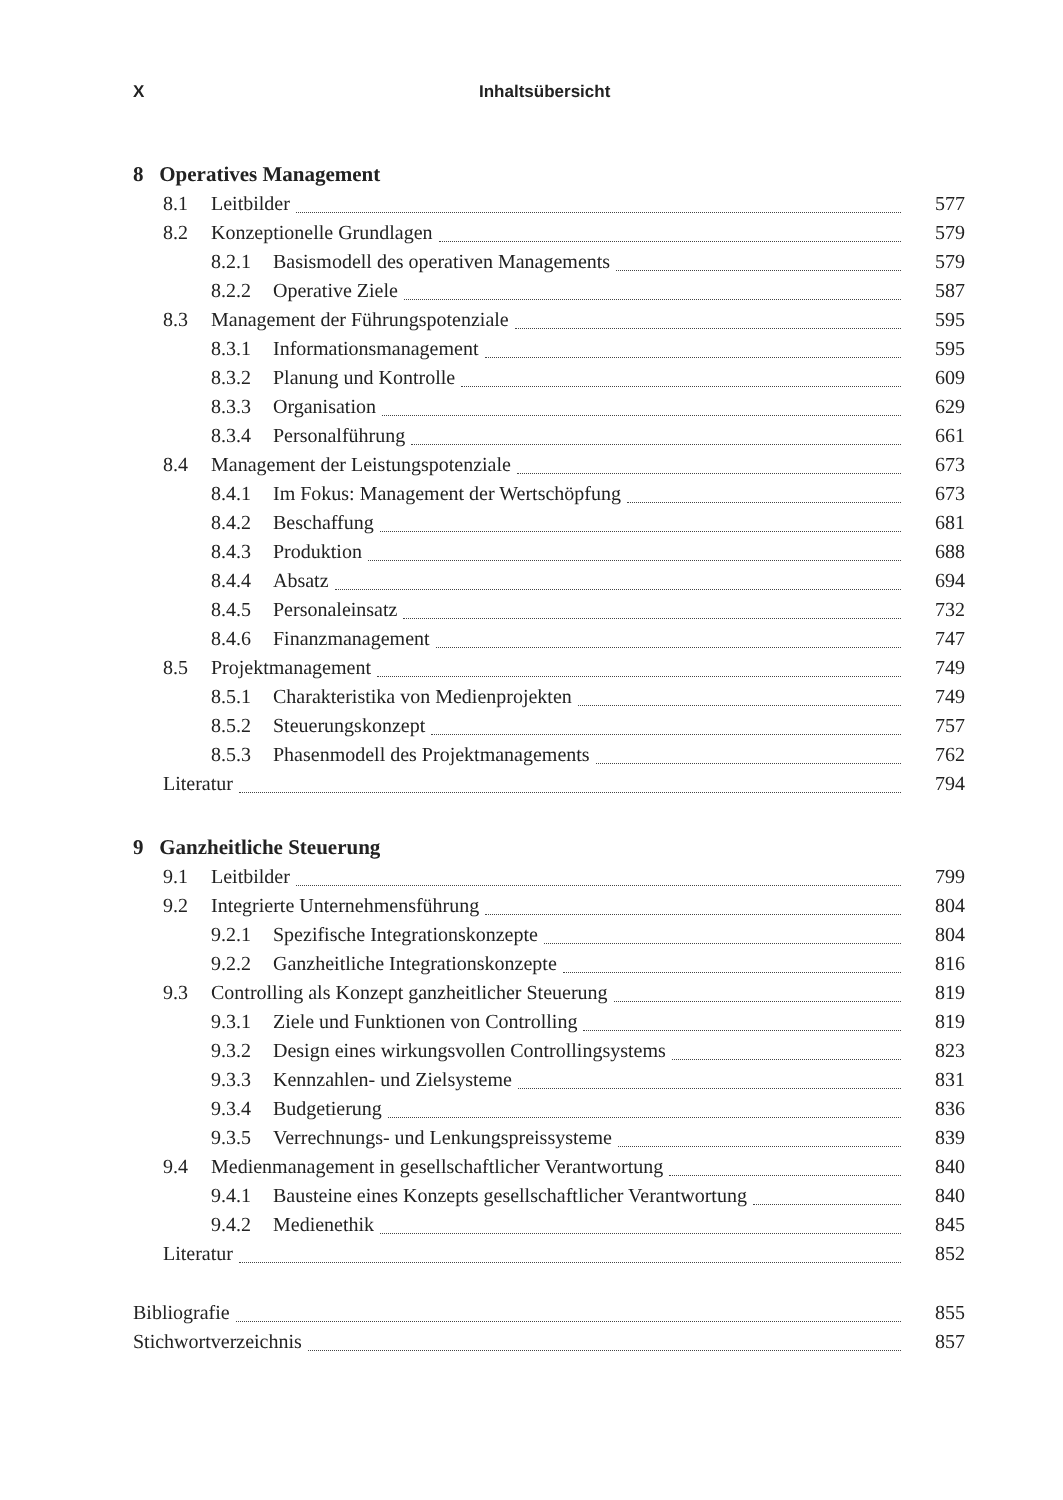X Inhaltsübersicht
8 Operatives Management
8.1 Leitbilder 577
8.2 Konzeptionelle Grundlagen 579
8.2.1 Basismodell des operativen Managements 579
8.2.2 Operative Ziele 587
8.3 Management der Führungspotenziale 595
8.3.1 Informationsmanagement 595
8.3.2 Planung und Kontrolle 609
8.3.3 Organisation 629
8.3.4 Personalführung 661
8.4 Management der Leistungspotenziale 673
8.4.1 Im Fokus: Management der Wertschöpfung 673
8.4.2 Beschaffung 681
8.4.3 Produktion 688
8.4.4 Absatz 694
8.4.5 Personaleinsatz 732
8.4.6 Finanzmanagement 747
8.5 Projektmanagement 749
8.5.1 Charakteristika von Medienprojekten 749
8.5.2 Steuerungskonzept 757
8.5.3 Phasenmodell des Projektmanagements 762
Literatur 794
9 Ganzheitliche Steuerung
9.1 Leitbilder 799
9.2 Integrierte Unternehmensführung 804
9.2.1 Spezifische Integrationskonzepte 804
9.2.2 Ganzheitliche Integrationskonzepte 816
9.3 Controlling als Konzept ganzheitlicher Steuerung 819
9.3.1 Ziele und Funktionen von Controlling 819
9.3.2 Design eines wirkungsvollen Controllingsystems 823
9.3.3 Kennzahlen- und Zielsysteme 831
9.3.4 Budgetierung 836
9.3.5 Verrechnungs- und Lenkungspreissysteme 839
9.4 Medienmanagement in gesellschaftlicher Verantwortung 840
9.4.1 Bausteine eines Konzepts gesellschaftlicher Verantwortung 840
9.4.2 Medienethik 845
Literatur 852
Bibliografie 855
Stichwortverzeichnis 857